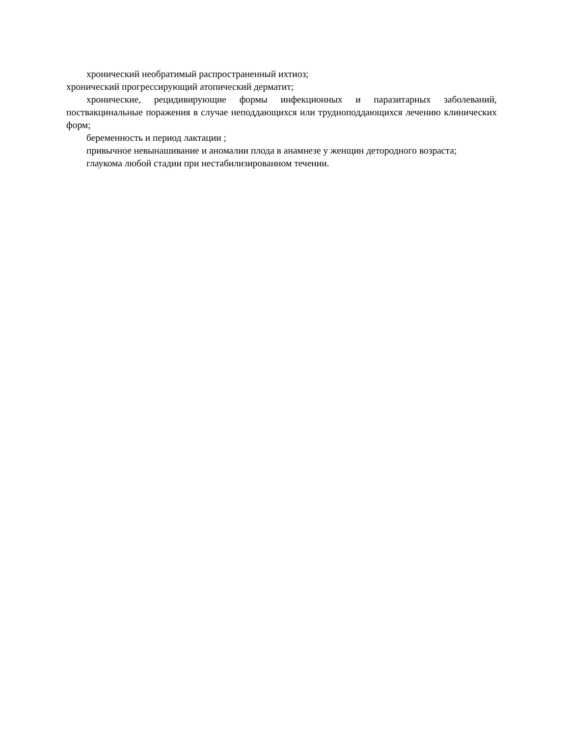хронический необратимый распространенный ихтиоз;
хронический прогрессирующий атопический дерматит;
хронические, рецидивирующие формы инфекционных и паразитарных заболеваний, поствакцинальные поражения в случае неподдающихся или трудноподдающихся лечению клинических форм;
беременность и период лактации ;
привычное невынашивание и аномалии плода в анамнезе у женщин детородного возраста;
глаукома любой стадии при нестабилизированном течении.